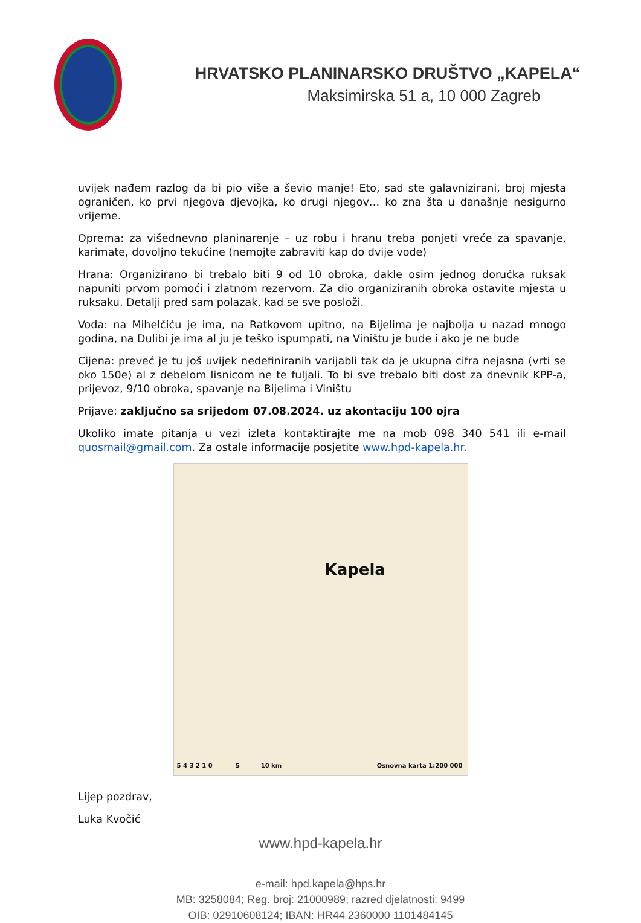HRVATSKO PLANINARSKO DRUŠTVO „KAPELA“
Maksimirska 51 a, 10 000 Zagreb
uvijek nađem razlog da bi pio više a ševio manje! Eto, sad ste galavnizirani, broj mjesta ograničen, ko prvi njegova djevojka, ko drugi njegov… ko zna šta u današnje nesigurno vrijeme.
Oprema: za višednevno planinarenje – uz robu i hranu treba ponjeti vreće za spavanje, karimate, dovoljno tekućine (nemojte zabraviti kap do dvije vode)
Hrana: Organizirano bi trebalo biti 9 od 10 obroka, dakle osim jednog doručka ruksak napuniti prvom pomoći i zlatnom rezervom. Za dio organiziranih obroka ostavite mjesta u ruksaku. Detalji pred sam polazak, kad se sve posloži.
Voda: na Mihelčiću je ima, na Ratkovom upitno, na Bijelima je najbolja u nazad mnogo godina, na Dulibi je ima al ju je teško ispumpati, na Viništu je bude i ako je ne bude
Cijena: preveć je tu još uvijek nedefiniranih varijabli tak da je ukupna cifra nejasna (vrti se oko 150e) al z debelom lisnicom ne te fuljali. To bi sve trebalo biti dost za dnevnik KPP-a, prijevoz, 9/10 obroka, spavanje na Bijelima i Viništu
Prijave: zaključno sa srijedom 07.08.2024. uz akontaciju 100 ojra
Ukoliko imate pitanja u vezi izleta kontaktirajte me na mob 098 340 541 ili e-mail quosmail@gmail.com. Za ostale informacije posjetite www.hpd-kapela.hr.
Kapela
5 4 3 2 1 0 5 10 km Osnovna karta 1:200 000
Lijep pozdrav,
Luka Kvočić
www.hpd-kapela.hr
e-mail: hpd.kapela@hps.hr
MB: 3258084; Reg. broj: 21000989; razred djelatnosti: 9499
OIB: 02910608124; IBAN: HR44 2360000 1101484145